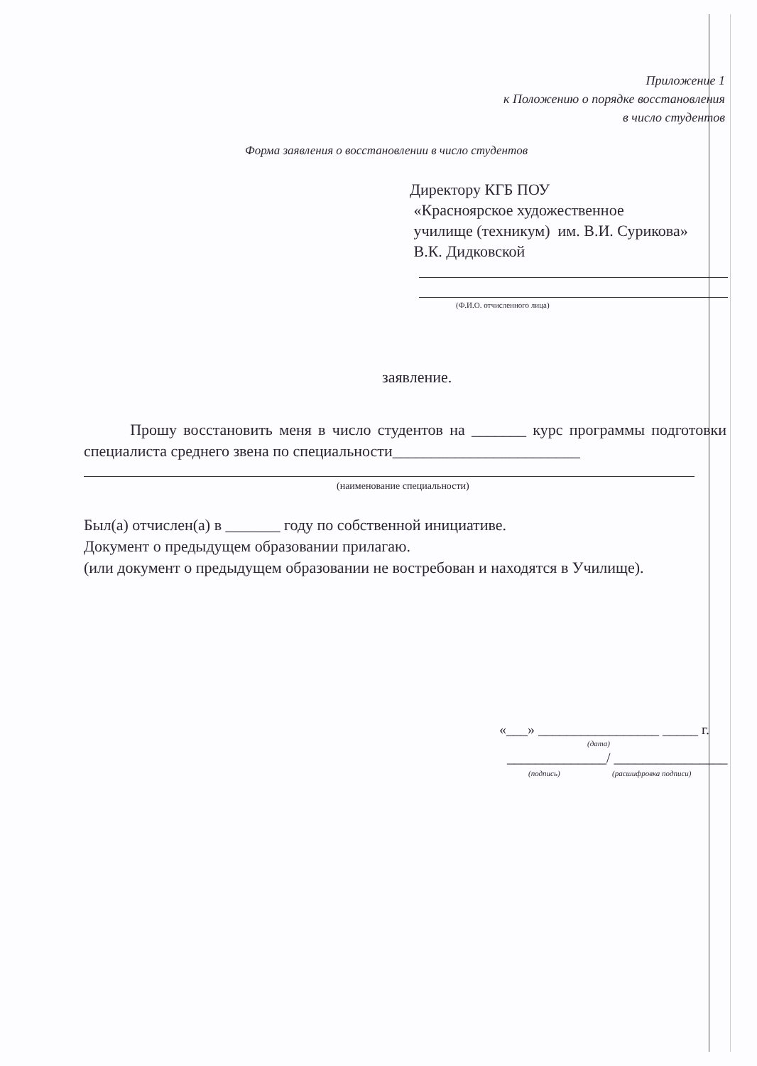Приложение 1
к Положению о порядке восстановления
в число студентов
Форма заявления о восстановлении в число студентов
Директору КГБ ПОУ
«Красноярское художественное
училище (техникум) им. В.И. Сурикова»
В.К. Дидковской
(Ф.И.О. отчисленного лица)
заявление.
Прошу восстановить меня в число студентов на _______ курс программы подготовки специалиста среднего звена по специальности________________________
(наименование специальности)
Был(а) отчислен(а) в _______ году по собственной инициативе.
Документ о предыдущем образовании прилагаю.
(или документ о предыдущем образовании не востребован и находятся в Училище).
«___» _________________ _____ г.
(дата)
______________/ ________________
(подпись) (расшифровка подписи)